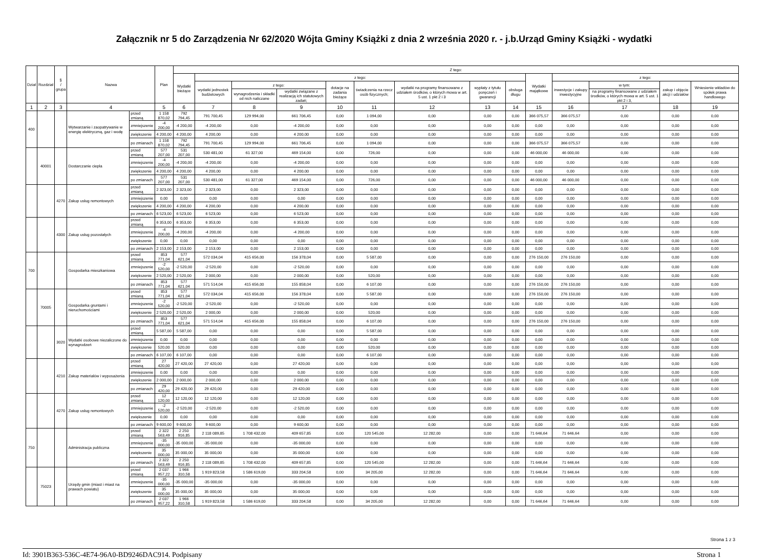Załącznik nr 5 do Zarządzenia Nr 62/2020 Wójta Gminy Książki z dnia 2 września 2020 r. - j.b.Urząd Gminy Książki - wydatki
| Dział | Rozdział | § / grupa | Nazwa | | Plan | Z tego: | | | | | | | | | | | | | |
| --- | --- | --- | --- | --- | --- | --- | --- | --- | --- | --- | --- | --- | --- | --- | --- | --- | --- | --- | --- |
| | | | | | | Wydatki bieżące | z tego: | | | | | | | | Wydatki majątkowe | z tego: | | | |
| | | | | | | | wydatki jednostek budżetowych | z tego: | | dotacje na zadania bieżące | świadczenia na rzecz osób fizycznych; | wydatki na programy finansowane z udziałem środków, o których mowa w art. 5 ust. 1 pkt 2 i 3 | wypłaty z tytułu poręczeń i gwarancji | obsługa długu | | inwestycje i zakupy inwestycyjne | w tym: | zakup i objęcie akcji i udziałów | Wniesienie wkładów do spółek prawa handlowego |
| | | | | | | | | wynagrodzenia i składki od nich naliczane | wydatki związane z realizacją ich statutowych zadań; | | | | | | | | na programy finansowane z udziałem środków, o których mowa w art. 5 ust. 1 pkt 2 i 3, | | |
| 1 | 2 | 3 | 4 | | 5 | 6 | 7 | 8 | 9 | 10 | 11 | 12 | 13 | 14 | 15 | 16 | 17 | 18 | 19 |
| 400 | | | Wytwarzanie i zaopatrywanie w energię elektryczną, gaz i wodę | przed zmianą | 1 158 870,02 | 792 794,45 | 791 700,45 | 129 994,00 | 661 706,45 | 0,00 | 1 094,00 | 0,00 | 0,00 | 0,00 | 366 075,57 | 366 075,57 | 0,00 | 0,00 | 0,00 |
| | | | | zmniejszenie | -4 200,00 | -4 200,00 | -4 200,00 | 0,00 | -4 200,00 | 0,00 | 0,00 | 0,00 | 0,00 | 0,00 | 0,00 | 0,00 | 0,00 | 0,00 | 0,00 |
| | | | | zwiększenie | 4 200,00 | 4 200,00 | 4 200,00 | 0,00 | 4 200,00 | 0,00 | 0,00 | 0,00 | 0,00 | 0,00 | 0,00 | 0,00 | 0,00 | 0,00 | 0,00 |
| | | | | po zmianach | 1 158 870,02 | 792 794,45 | 791 700,45 | 129 994,00 | 661 706,45 | 0,00 | 1 094,00 | 0,00 | 0,00 | 0,00 | 366 075,57 | 366 075,57 | 0,00 | 0,00 | 0,00 |
| | 40001 | | Dostarczanie ciepła | przed zmianą | 577 207,00 | 531 207,00 | 530 481,00 | 61 327,00 | 469 154,00 | 0,00 | 726,00 | 0,00 | 0,00 | 0,00 | 46 000,00 | 46 000,00 | 0,00 | 0,00 | 0,00 |
| | | | | zmniejszenie | -4 200,00 | -4 200,00 | -4 200,00 | 0,00 | -4 200,00 | 0,00 | 0,00 | 0,00 | 0,00 | 0,00 | 0,00 | 0,00 | 0,00 | 0,00 | 0,00 |
| | | | | zwiększenie | 4 200,00 | 4 200,00 | 4 200,00 | 0,00 | 4 200,00 | 0,00 | 0,00 | 0,00 | 0,00 | 0,00 | 0,00 | 0,00 | 0,00 | 0,00 | 0,00 |
| | | | | po zmianach | 577 207,00 | 531 207,00 | 530 481,00 | 61 327,00 | 469 154,00 | 0,00 | 726,00 | 0,00 | 0,00 | 0,00 | 46 000,00 | 46 000,00 | 0,00 | 0,00 | 0,00 |
| | | 4270 | Zakup usług remontowych | przed zmianą | 2 323,00 | 2 323,00 | 2 323,00 | 0,00 | 2 323,00 | 0,00 | 0,00 | 0,00 | 0,00 | 0,00 | 0,00 | 0,00 | 0,00 | 0,00 | 0,00 |
| | | | | zmniejszenie | 0,00 | 0,00 | 0,00 | 0,00 | 0,00 | 0,00 | 0,00 | 0,00 | 0,00 | 0,00 | 0,00 | 0,00 | 0,00 | 0,00 | 0,00 |
| | | | | zwiększenie | 4 200,00 | 4 200,00 | 4 200,00 | 0,00 | 4 200,00 | 0,00 | 0,00 | 0,00 | 0,00 | 0,00 | 0,00 | 0,00 | 0,00 | 0,00 | 0,00 |
| | | | | po zmianach | 6 523,00 | 6 523,00 | 6 523,00 | 0,00 | 6 523,00 | 0,00 | 0,00 | 0,00 | 0,00 | 0,00 | 0,00 | 0,00 | 0,00 | 0,00 | 0,00 |
| | | 4300 | Zakup usług pozostałych | przed zmianą | 6 353,00 | 6 353,00 | 6 353,00 | 0,00 | 6 353,00 | 0,00 | 0,00 | 0,00 | 0,00 | 0,00 | 0,00 | 0,00 | 0,00 | 0,00 | 0,00 |
| | | | | zmniejszenie | -4 200,00 | -4 200,00 | -4 200,00 | 0,00 | -4 200,00 | 0,00 | 0,00 | 0,00 | 0,00 | 0,00 | 0,00 | 0,00 | 0,00 | 0,00 | 0,00 |
| | | | | zwiększenie | 0,00 | 0,00 | 0,00 | 0,00 | 0,00 | 0,00 | 0,00 | 0,00 | 0,00 | 0,00 | 0,00 | 0,00 | 0,00 | 0,00 | 0,00 |
| | | | | po zmianach | 2 153,00 | 2 153,00 | 2 153,00 | 0,00 | 2 153,00 | 0,00 | 0,00 | 0,00 | 0,00 | 0,00 | 0,00 | 0,00 | 0,00 | 0,00 | 0,00 |
| 700 | | | Gospodarka mieszkaniowa | przed zmianą | 853 771,04 | 577 621,04 | 572 034,04 | 415 656,00 | 156 378,04 | 0,00 | 5 587,00 | 0,00 | 0,00 | 0,00 | 276 150,00 | 276 150,00 | 0,00 | 0,00 | 0,00 |
| | | | | zmniejszenie | -2 520,00 | -2 520,00 | -2 520,00 | 0,00 | -2 520,00 | 0,00 | 0,00 | 0,00 | 0,00 | 0,00 | 0,00 | 0,00 | 0,00 | 0,00 | 0,00 |
| | | | | zwiększenie | 2 520,00 | 2 520,00 | 2 000,00 | 0,00 | 2 000,00 | 0,00 | 520,00 | 0,00 | 0,00 | 0,00 | 0,00 | 0,00 | 0,00 | 0,00 | 0,00 |
| | | | | po zmianach | 853 771,04 | 577 621,04 | 571 514,04 | 415 656,00 | 155 858,04 | 0,00 | 6 107,00 | 0,00 | 0,00 | 0,00 | 276 150,00 | 276 150,00 | 0,00 | 0,00 | 0,00 |
| | 70005 | | Gospodarka gruntami i nieruchomościami | przed zmianą | 853 771,04 | 577 621,04 | 572 034,04 | 415 656,00 | 156 378,04 | 0,00 | 5 587,00 | 0,00 | 0,00 | 0,00 | 276 150,00 | 276 150,00 | 0,00 | 0,00 | 0,00 |
| | | | | zmniejszenie | -2 520,00 | -2 520,00 | -2 520,00 | 0,00 | -2 520,00 | 0,00 | 0,00 | 0,00 | 0,00 | 0,00 | 0,00 | 0,00 | 0,00 | 0,00 | 0,00 |
| | | | | zwiększenie | 2 520,00 | 2 520,00 | 2 000,00 | 0,00 | 2 000,00 | 0,00 | 520,00 | 0,00 | 0,00 | 0,00 | 0,00 | 0,00 | 0,00 | 0,00 | 0,00 |
| | | | | po zmianach | 853 771,04 | 577 621,04 | 571 514,04 | 415 656,00 | 155 858,04 | 0,00 | 6 107,00 | 0,00 | 0,00 | 0,00 | 276 150,00 | 276 150,00 | 0,00 | 0,00 | 0,00 |
| | | 3020 | Wydatki osobowe niezaliczone do wynagrodzeń | przed zmianą | 5 587,00 | 5 587,00 | 0,00 | 0,00 | 0,00 | 0,00 | 5 587,00 | 0,00 | 0,00 | 0,00 | 0,00 | 0,00 | 0,00 | 0,00 | 0,00 |
| | | | | zmniejszenie | 0,00 | 0,00 | 0,00 | 0,00 | 0,00 | 0,00 | 0,00 | 0,00 | 0,00 | 0,00 | 0,00 | 0,00 | 0,00 | 0,00 | 0,00 |
| | | | | zwiększenie | 520,00 | 520,00 | 0,00 | 0,00 | 0,00 | 0,00 | 520,00 | 0,00 | 0,00 | 0,00 | 0,00 | 0,00 | 0,00 | 0,00 | 0,00 |
| | | | | po zmianach | 6 107,00 | 6 107,00 | 0,00 | 0,00 | 0,00 | 0,00 | 6 107,00 | 0,00 | 0,00 | 0,00 | 0,00 | 0,00 | 0,00 | 0,00 | 0,00 |
| | | 4210 | Zakup materiałów i wyposażenia | przed zmianą | 27 420,00 | 27 420,00 | 27 420,00 | 0,00 | 27 420,00 | 0,00 | 0,00 | 0,00 | 0,00 | 0,00 | 0,00 | 0,00 | 0,00 | 0,00 | 0,00 |
| | | | | zmniejszenie | 0,00 | 0,00 | 0,00 | 0,00 | 0,00 | 0,00 | 0,00 | 0,00 | 0,00 | 0,00 | 0,00 | 0,00 | 0,00 | 0,00 | 0,00 |
| | | | | zwiększenie | 2 000,00 | 2 000,00 | 2 000,00 | 0,00 | 2 000,00 | 0,00 | 0,00 | 0,00 | 0,00 | 0,00 | 0,00 | 0,00 | 0,00 | 0,00 | 0,00 |
| | | | | po zmianach | 29 420,00 | 29 420,00 | 29 420,00 | 0,00 | 29 420,00 | 0,00 | 0,00 | 0,00 | 0,00 | 0,00 | 0,00 | 0,00 | 0,00 | 0,00 | 0,00 |
| | | 4270 | Zakup usług remontowych | przed zmianą | 12 120,00 | 12 120,00 | 12 120,00 | 0,00 | 12 120,00 | 0,00 | 0,00 | 0,00 | 0,00 | 0,00 | 0,00 | 0,00 | 0,00 | 0,00 | 0,00 |
| | | | | zmniejszenie | -2 520,00 | -2 520,00 | -2 520,00 | 0,00 | -2 520,00 | 0,00 | 0,00 | 0,00 | 0,00 | 0,00 | 0,00 | 0,00 | 0,00 | 0,00 | 0,00 |
| | | | | zwiększenie | 0,00 | 0,00 | 0,00 | 0,00 | 0,00 | 0,00 | 0,00 | 0,00 | 0,00 | 0,00 | 0,00 | 0,00 | 0,00 | 0,00 | 0,00 |
| | | | | po zmianach | 9 600,00 | 9 600,00 | 9 600,00 | 0,00 | 9 600,00 | 0,00 | 0,00 | 0,00 | 0,00 | 0,00 | 0,00 | 0,00 | 0,00 | 0,00 | 0,00 |
| 750 | | | Administracja publiczna | przed zmianą | 2 322 563,49 | 2 250 916,85 | 2 118 089,85 | 1 708 432,00 | 409 657,85 | 0,00 | 120 545,00 | 12 282,00 | 0,00 | 0,00 | 71 646,64 | 71 646,64 | 0,00 | 0,00 | 0,00 |
| | | | | zmniejszenie | -35 000,00 | -35 000,00 | -35 000,00 | 0,00 | -35 000,00 | 0,00 | 0,00 | 0,00 | 0,00 | 0,00 | 0,00 | 0,00 | 0,00 | 0,00 | 0,00 |
| | | | | zwiększenie | 35 000,00 | 35 000,00 | 35 000,00 | 0,00 | 35 000,00 | 0,00 | 0,00 | 0,00 | 0,00 | 0,00 | 0,00 | 0,00 | 0,00 | 0,00 | 0,00 |
| | | | | po zmianach | 2 322 563,49 | 2 250 916,85 | 2 118 089,85 | 1 708 432,00 | 409 657,85 | 0,00 | 120 545,00 | 12 282,00 | 0,00 | 0,00 | 71 646,64 | 71 646,64 | 0,00 | 0,00 | 0,00 |
| | 75023 | | Urzędy gmin (miast i miast na prawach powiatu) | przed zmianą | 2 037 957,22 | 1 966 310,58 | 1 919 823,58 | 1 586 619,00 | 333 204,58 | 0,00 | 34 205,00 | 12 282,00 | 0,00 | 0,00 | 71 646,64 | 71 646,64 | 0,00 | 0,00 | 0,00 |
| | | | | zmniejszenie | -35 000,00 | -35 000,00 | -35 000,00 | 0,00 | -35 000,00 | 0,00 | 0,00 | 0,00 | 0,00 | 0,00 | 0,00 | 0,00 | 0,00 | 0,00 | 0,00 |
| | | | | zwiększenie | 35 000,00 | 35 000,00 | 35 000,00 | 0,00 | 35 000,00 | 0,00 | 0,00 | 0,00 | 0,00 | 0,00 | 0,00 | 0,00 | 0,00 | 0,00 | 0,00 |
| | | | | po zmianach | 2 037 957,22 | 1 966 310,58 | 1 919 823,58 | 1 586 619,00 | 333 204,58 | 0,00 | 34 205,00 | 12 282,00 | 0,00 | 0,00 | 71 646,64 | 71 646,64 | 0,00 | 0,00 | 0,00 |
Strona 1 z 3
Id: 3901B363-536C-4E74-96A0-BD9246DAC914. Podpisany Strona 1